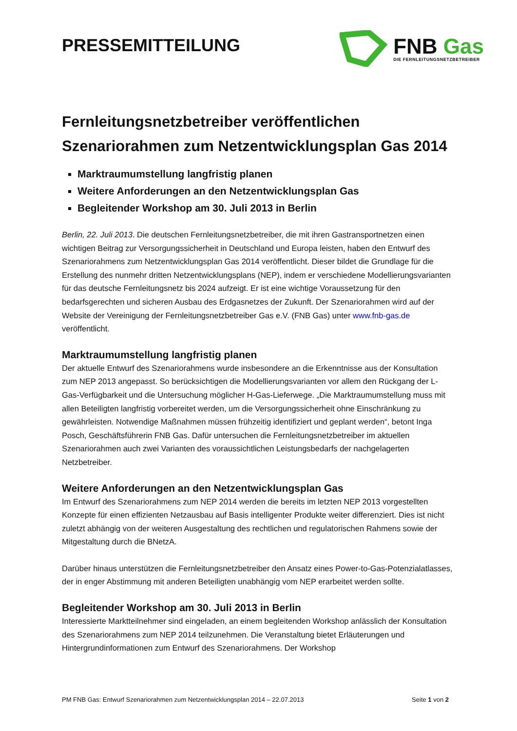PRESSEMITTEILUNG
FNB Gas
DIE FERNLEITUNGSNETZBETREIBER
Fernleitungsnetzbetreiber veröffentlichen Szenariorahmen zum Netzentwicklungsplan Gas 2014
Marktraumumstellung langfristig planen
Weitere Anforderungen an den Netzentwicklungsplan Gas
Begleitender Workshop am 30. Juli 2013 in Berlin
Berlin, 22. Juli 2013. Die deutschen Fernleitungsnetzbetreiber, die mit ihren Gastransportnetzen einen wichtigen Beitrag zur Versorgungssicherheit in Deutschland und Europa leisten, haben den Entwurf des Szenariorahmens zum Netzentwicklungsplan Gas 2014 veröffentlicht. Dieser bildet die Grundlage für die Erstellung des nunmehr dritten Netzentwicklungsplans (NEP), indem er verschiedene Modellierungsvarianten für das deutsche Fernleitungsnetz bis 2024 aufzeigt. Er ist eine wichtige Voraussetzung für den bedarfsgerechten und sicheren Ausbau des Erdgasnetzes der Zukunft. Der Szenariorahmen wird auf der Website der Vereinigung der Fernleitungsnetzbetreiber Gas e.V. (FNB Gas) unter www.fnb-gas.de veröffentlicht.
Marktraumumstellung langfristig planen
Der aktuelle Entwurf des Szenariorahmens wurde insbesondere an die Erkenntnisse aus der Konsultation zum NEP 2013 angepasst. So berücksichtigen die Modellierungsvarianten vor allem den Rückgang der L-Gas-Verfügbarkeit und die Untersuchung möglicher H-Gas-Lieferwege. „Die Marktraumumstellung muss mit allen Beteiligten langfristig vorbereitet werden, um die Versorgungssicherheit ohne Einschränkung zu gewährleisten. Notwendige Maßnahmen müssen frühzeitig identifiziert und geplant werden“, betont Inga Posch, Geschäftsführerin FNB Gas. Dafür untersuchen die Fernleitungsnetzbetreiber im aktuellen Szenariorahmen auch zwei Varianten des voraussichtlichen Leistungsbedarfs der nachgelagerten Netzbetreiber.
Weitere Anforderungen an den Netzentwicklungsplan Gas
Im Entwurf des Szenariorahmens zum NEP 2014 werden die bereits im letzten NEP 2013 vorgestellten Konzepte für einen effizienten Netzausbau auf Basis intelligenter Produkte weiter differenziert. Dies ist nicht zuletzt abhängig von der weiteren Ausgestaltung des rechtlichen und regulatorischen Rahmens sowie der Mitgestaltung durch die BNetzA.
Darüber hinaus unterstützen die Fernleitungsnetzbetreiber den Ansatz eines Power-to-Gas-Potenzialatlasses, der in enger Abstimmung mit anderen Beteiligten unabhängig vom NEP erarbeitet werden sollte.
Begleitender Workshop am 30. Juli 2013 in Berlin
Interessierte Marktteilnehmer sind eingeladen, an einem begleitenden Workshop anlässlich der Konsultation des Szenariorahmens zum NEP 2014 teilzunehmen. Die Veranstaltung bietet Erläuterungen und Hintergrundinformationen zum Entwurf des Szenariorahmens. Der Workshop
PM FNB Gas: Entwurf Szenariorahmen zum Netzentwicklungsplan 2014 – 22.07.2013 Seite 1 von 2